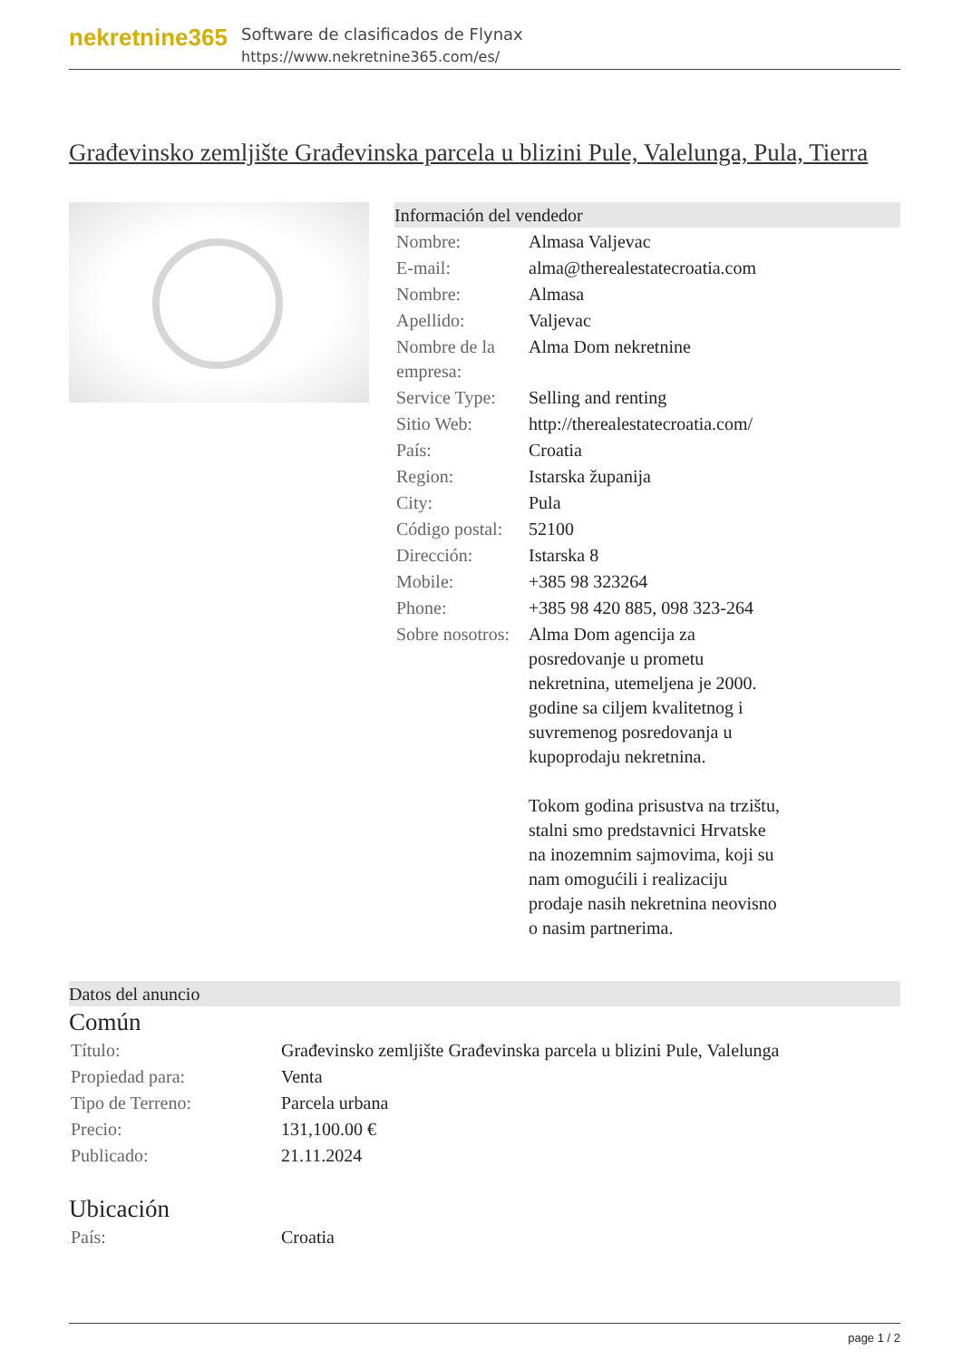nekretnine365
Software de clasificados de Flynax
https://www.nekretnine365.com/es/
Građevinsko zemljište Građevinska parcela u blizini Pule, Valelunga, Pula, Tierra
Información del vendedor
| Nombre: | Almasa Valjevac |
| E-mail: | alma@therealestatecroatia.com |
| Nombre: | Almasa |
| Apellido: | Valjevac |
| Nombre de la empresa: | Alma Dom nekretnine |
| Service Type: | Selling and renting |
| Sitio Web: | http://therealestatecroatia.com/ |
| País: | Croatia |
| Region: | Istarska županija |
| City: | Pula |
| Código postal: | 52100 |
| Dirección: | Istarska 8 |
| Mobile: | +385 98 323264 |
| Phone: | +385 98 420 885, 098 323-264 |
| Sobre nosotros: | Alma Dom agencija za posredovanje u prometu nekretnina, utemeljena je 2000. godine sa ciljem kvalitetnog i suvremenog posredovanja u kupoprodaju nekretnina. Tokom godina prisustva na trzištu, stalni smo predstavnici Hrvatske na inozemnim sajmovima, koji su nam omogućili i realizaciju prodaje nasih nekretnina neovisno o nasim partnerima. |
Datos del anuncio
Común
| Título: | Građevinsko zemljište Građevinska parcela u blizini Pule, Valelunga |
| Propiedad para: | Venta |
| Tipo de Terreno: | Parcela urbana |
| Precio: | 131,100.00 € |
| Publicado: | 21.11.2024 |
Ubicación
| País: | Croatia |
page 1 / 2